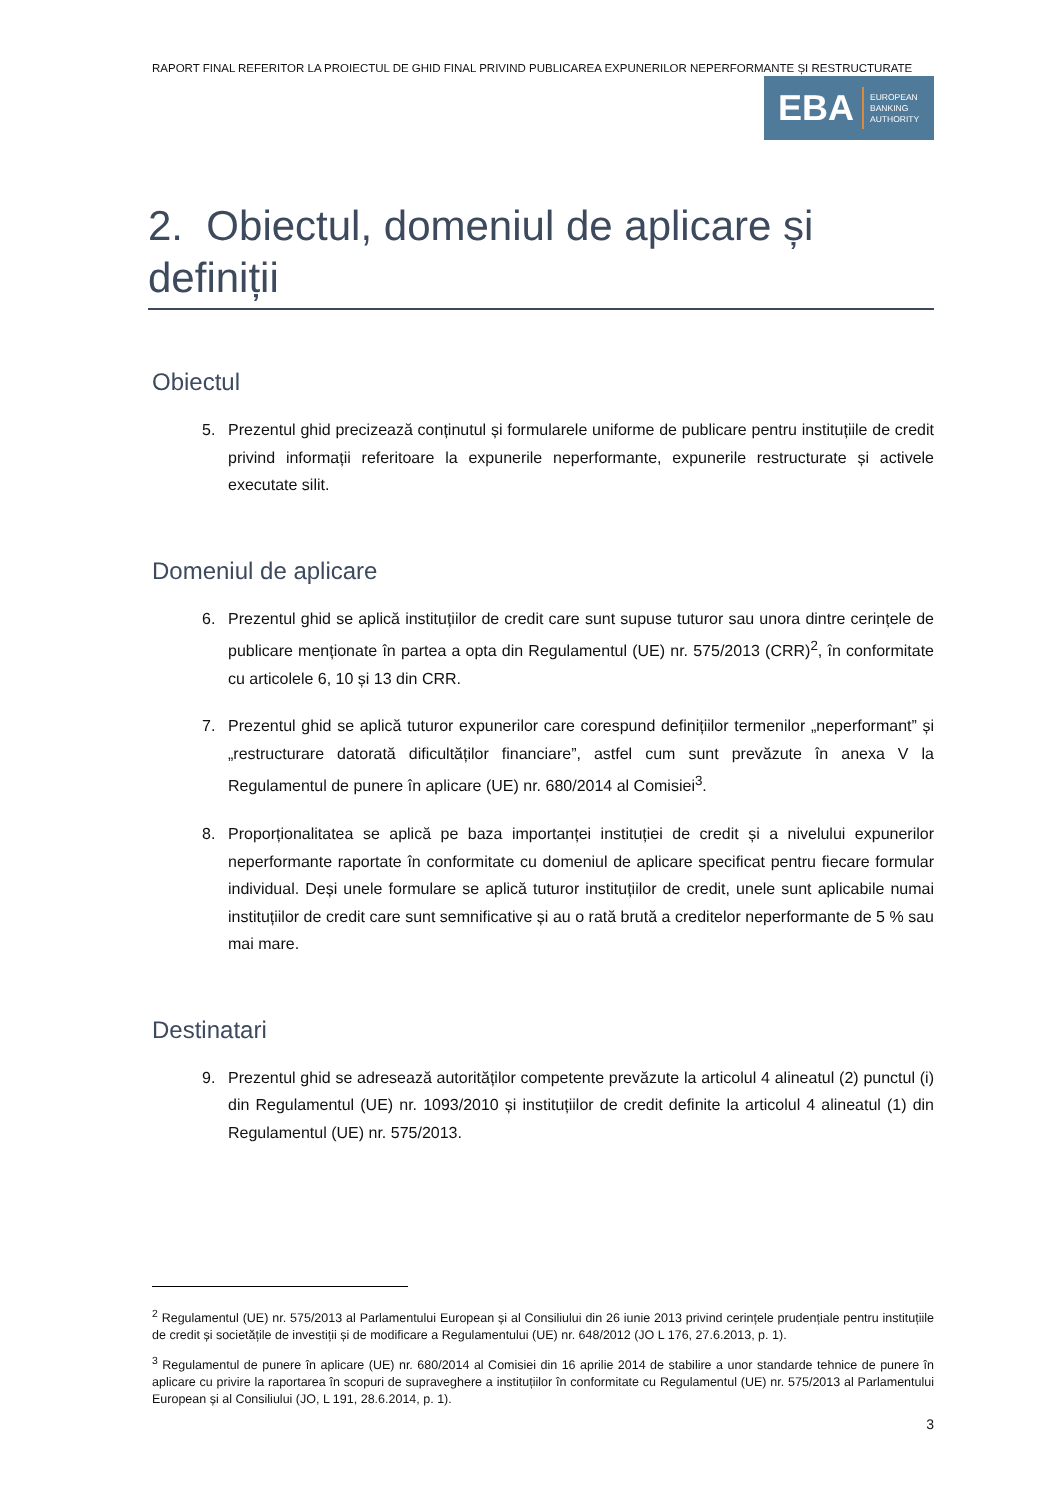RAPORT FINAL REFERITOR LA PROIECTUL DE GHID FINAL PRIVIND PUBLICAREA EXPUNERILOR NEPERFORMANTE ȘI RESTRUCTURATE
EBA EUROPEAN
BANKING
AUTHORITY
2. Obiectul, domeniul de aplicare și definiții
Obiectul
5. Prezentul ghid precizează conținutul și formularele uniforme de publicare pentru instituțiile de credit privind informații referitoare la expunerile neperformante, expunerile restructurate și activele executate silit.
Domeniul de aplicare
6. Prezentul ghid se aplică instituțiilor de credit care sunt supuse tuturor sau unora dintre cerințele de publicare menționate în partea a opta din Regulamentul (UE) nr. 575/2013 (CRR)<sup>2</sup>, în conformitate cu articolele 6, 10 și 13 din CRR.
7. Prezentul ghid se aplică tuturor expunerilor care corespund definițiilor termenilor „neperformant” și „restructurare datorată dificultăților financiare”, astfel cum sunt prevăzute în anexa V la Regulamentul de punere în aplicare (UE) nr. 680/2014 al Comisiei<sup>3</sup>.
8. Proporționalitatea se aplică pe baza importanței instituției de credit și a nivelului expunerilor neperformante raportate în conformitate cu domeniul de aplicare specificat pentru fiecare formular individual. Deși unele formulare se aplică tuturor instituțiilor de credit, unele sunt aplicabile numai instituțiilor de credit care sunt semnificative și au o rată brută a creditelor neperformante de 5 % sau mai mare.
Destinatari
9. Prezentul ghid se adresează autorităților competente prevăzute la articolul 4 alineatul (2) punctul (i) din Regulamentul (UE) nr. 1093/2010 și instituțiilor de credit definite la articolul 4 alineatul (1) din Regulamentul (UE) nr. 575/2013.
<sup>2</sup> Regulamentul (UE) nr. 575/2013 al Parlamentului European și al Consiliului din 26 iunie 2013 privind cerințele prudențiale pentru instituțiile de credit și societățile de investiții și de modificare a Regulamentului (UE) nr. 648/2012 (JO L 176, 27.6.2013, p. 1).
<sup>3</sup> Regulamentul de punere în aplicare (UE) nr. 680/2014 al Comisiei din 16 aprilie 2014 de stabilire a unor standarde tehnice de punere în aplicare cu privire la raportarea în scopuri de supraveghere a instituțiilor în conformitate cu Regulamentul (UE) nr. 575/2013 al Parlamentului European și al Consiliului (JO, L 191, 28.6.2014, p. 1).
3